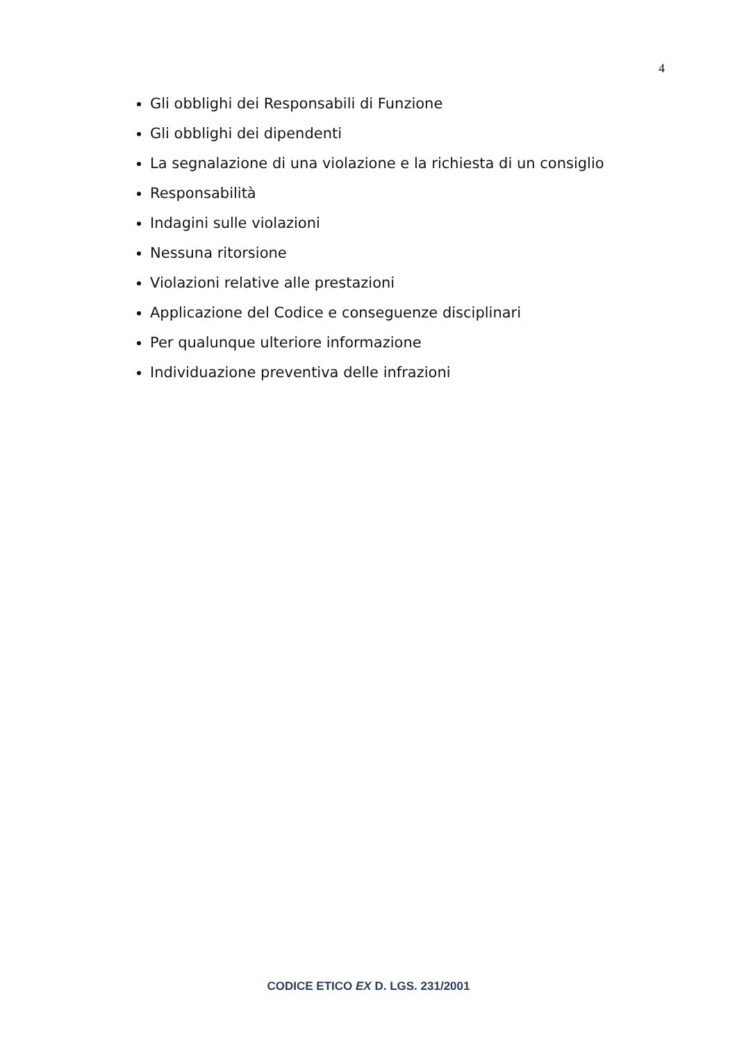4
Gli obblighi dei Responsabili di Funzione
Gli obblighi dei dipendenti
La segnalazione di una violazione e la richiesta di un consiglio
Responsabilità
Indagini sulle violazioni
Nessuna ritorsione
Violazioni relative alle prestazioni
Applicazione del Codice e conseguenze disciplinari
Per qualunque ulteriore informazione
Individuazione preventiva delle infrazioni
CODICE ETICO EX D. LGS. 231/2001